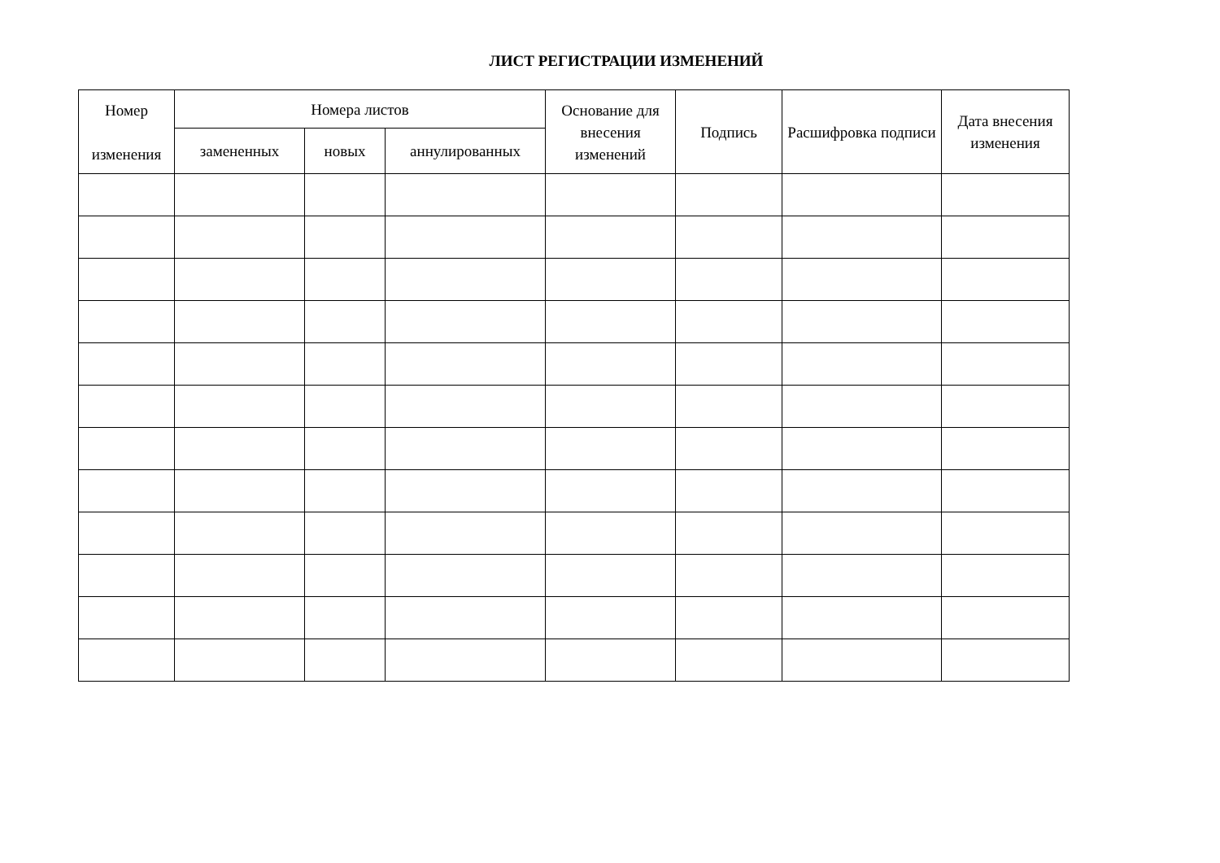ЛИСТ РЕГИСТРАЦИИ ИЗМЕНЕНИЙ
| Номер изменения | Номера листов | | | Основание для внесения изменений | Подпись | Расшифровка подписи | Дата внесения изменения |
| --- | --- | --- | --- | --- | --- | --- | --- |
| | замененных | новых | аннулированных | | | | |